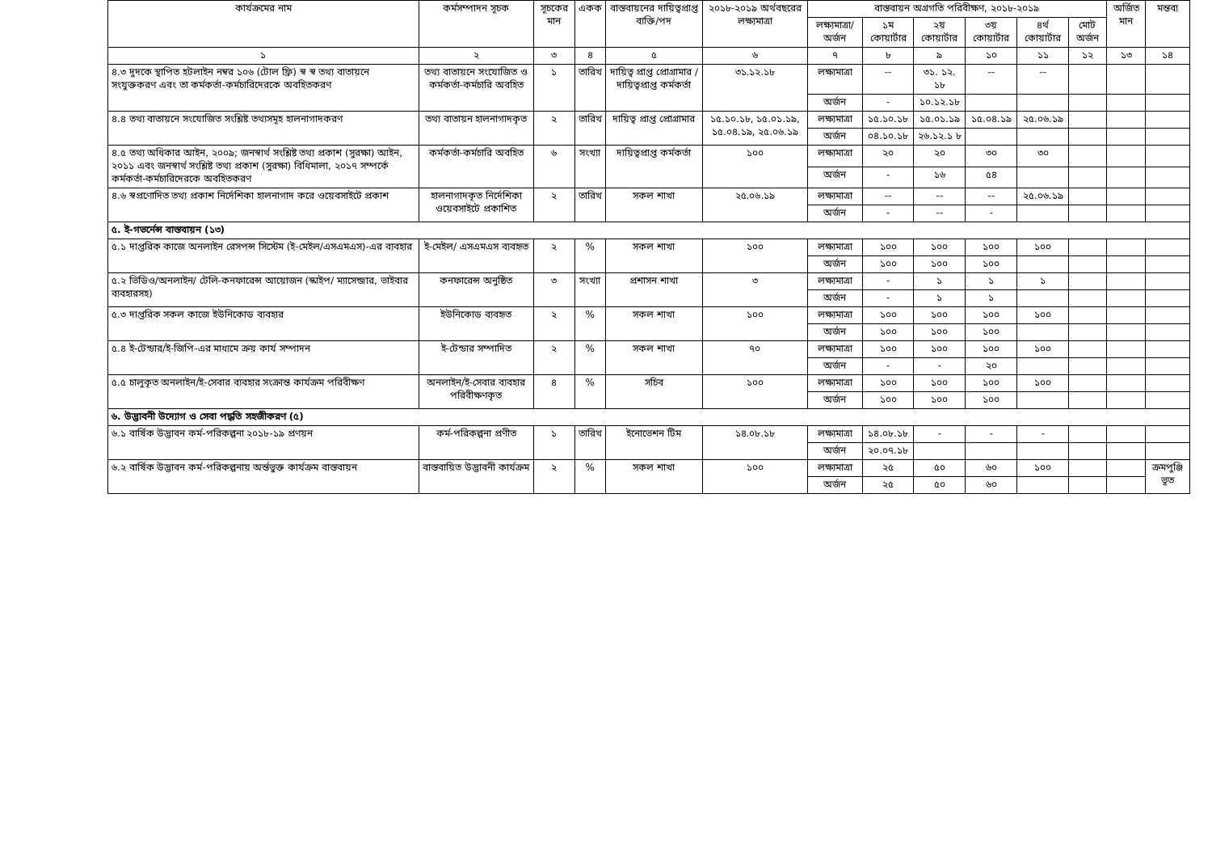| কার্যক্রমের নাম | কর্মসম্পাদন সূচক | সূচকের মান | একক | বাস্তবায়নের দায়িত্বপ্রাপ্ত ব্যক্তি/পদ | ২০১৮-২০১৯ অর্থবছরের লক্ষ্যমাত্রা | বাস্তবায়ন অগ্রগতি পরিবীক্ষণ, ২০১৮-২০১৯ | | | | | | অর্জিত মান | মন্তব্য |
| --- | --- | --- | --- | --- | --- | --- | --- | --- | --- | --- | --- | --- | --- |
| | | | | | | লক্ষ্যমাত্রা/ অর্জন | ১ম কোয়ার্টার | ২য় কোয়ার্টার | ৩য় কোয়ার্টার | ৪র্থ কোয়ার্টার | মোট অর্জন | | |
| ১ | ২ | ৩ | ৪ | ৫ | ৬ | ৭ | ৮ | ৯ | ১০ | ১১ | ১২ | ১৩ | ১৪ |
| ৪.৩ দুদকে স্থাপিত হটলাইন নম্বর ১০৬ (টোল ফ্রি) স্ব স্ব তথ্য বাতায়নে সংযুক্তকরণ এবং তা কর্মকর্তা-কর্মচারিদেরকে অবহিতকরণ | তথ্য বাতায়নে সংযোজিত ও কর্মকর্তা-কর্মচারি অবহিত | ১ | তারিখ | দায়িত্ব প্রাপ্ত প্রোগ্রামার / দায়িত্বপ্রাপ্ত কর্মকর্তা | ৩১.১২.১৮ | লক্ষ্যমাত্রা | -- | ৩১. ১২. ১৮ | -- | -- | | | |
| | | | | | | অর্জন | - | ১০.১২.১৮ | | | | | |
| ৪.৪ তথ্য বাতায়নে সংযোজিত সংশ্লিষ্ট তথ্যসমূহ হালনাগাদকরণ | তথ্য বাতায়ন হালনাগাদকৃত | ২ | তারিখ | দায়িত্ব প্রাপ্ত প্রোগ্রামার | ১৫.১০.১৮, ১৫.০১.১৯, ১৫.০৪.১৯, ২৫.০৬.১৯ | লক্ষ্যমাত্রা | ১৫.১০.১৮ | ১৫.০১.১৯ | ১৫.০৪.১৯ | ২৫.০৬.১৯ | | | |
| | | | | | | অর্জন | ০৪.১০.১৮ | ২৬.১২.১ ৮ | | | | | |
| ৪.৫ তথ্য অধিকার আইন, ২০০৯; জনস্বার্থ সংশ্লিষ্ট তথ্য প্রকাশ (সুরক্ষা) আইন, ২০১১ এবং জনস্বার্থ সংশ্লিষ্ট তথ্য প্রকাশ (সুরক্ষা) বিধিমালা, ২০১৭ সম্পর্কে কর্মকর্তা-কর্মচারিদেরকে অবহিতকরণ | কর্মকর্তা-কর্মচারি অবহিত | ৬ | সংখ্যা | দায়িত্বপ্রাপ্ত কর্মকর্তা | ১০০ | লক্ষ্যমাত্রা | ২০ | ২০ | ৩০ | ৩০ | | | |
| | | | | | | অর্জন | - | ১৬ | ৫৪ | | | | |
| ৪.৬ স্বপ্রণোদিত তথ্য প্রকাশ নির্দেশিকা হালনাগাদ করে ওয়েবসাইটে প্রকাশ | হালনাগাদকৃত নির্দেশিকা ওয়েবসাইটে প্রকাশিত | ২ | তারিখ | সকল শাখা | ২৫.০৬.১৯ | লক্ষ্যমাত্রা | -- | -- | -- | ২৫.০৬.১৯ | | | |
| | | | | | | অর্জন | - | -- | - | | | | |
| ৫. ই-গভর্নেন্স বাস্তবায়ন (১৩) | | | | | | | | | | | | | |
| ৫.১ দাপ্তরিক কাজে অনলাইন রেসপন্স সিস্টেম (ই-মেইল/এসএমএস)-এর ব্যবহার | ই-মেইল/ এসএমএস ব্যবহৃত | ২ | % | সকল শাখা | ১০০ | লক্ষ্যমাত্রা | ১০০ | ১০০ | ১০০ | ১০০ | | | |
| | | | | | | অর্জন | ১০০ | ১০০ | ১০০ | | | | |
| ৫.২ ভিডিও/অনলাইন/ টেলি-কনফারেন্স আয়োজন (স্কাইপ/ ম্যাসেন্জার, ভাইবার ব্যবহারসহ) | কনফারেন্স অনুষ্ঠিত | ৩ | সংখ্যা | প্রশাসন শাখা | ৩ | লক্ষ্যমাত্রা | - | ১ | ১ | ১ | | | |
| | | | | | | অর্জন | - | ১ | ১ | | | | |
| ৫.৩ দাপ্তরিক সকল কাজে ইউনিকোড ব্যবহার | ইউনিকোড ব্যবহৃত | ২ | % | সকল শাখা | ১০০ | লক্ষ্যমাত্রা | ১০০ | ১০০ | ১০০ | ১০০ | | | |
| | | | | | | অর্জন | ১০০ | ১০০ | ১০০ | | | | |
| ৫.৪ ই-টেন্ডার/ই-জিপি-এর মাধ্যমে ক্রয় কার্য সম্পাদন | ই-টেন্ডার সম্পাদিত | ২ | % | সকল শাখা | ৭০ | লক্ষ্যমাত্রা | ১০০ | ১০০ | ১০০ | ১০০ | | | |
| | | | | | | অর্জন | - | - | ২০ | | | | |
| ৫.৫ চালুকৃত অনলাইন/ই-সেবার ব্যবহার সংক্রান্ত কার্যক্রম পরিবীক্ষণ | অনলাইন/ই-সেবার ব্যবহার পরিবীক্ষণকৃত | ৪ | % | সচিব | ১০০ | লক্ষ্যমাত্রা | ১০০ | ১০০ | ১০০ | ১০০ | | | |
| | | | | | | অর্জন | ১০০ | ১০০ | ১০০ | | | | |
| ৬. উদ্ভাবনী উদ্যোগ ও সেবা পদ্ধতি সহজীকরণ (৫) | | | | | | | | | | | | | |
| ৬.১ বার্ষিক উদ্ভাবন কর্ম-পরিকল্পনা ২০১৮-১৯ প্রণয়ন | কর্ম-পরিকল্পনা প্রণীত | ১ | তারিখ | ইনোভেশন টিম | ১৪.০৮.১৮ | লক্ষ্যমাত্রা | ১৪.০৮.১৮ | - | - | - | | | |
| | | | | | | অর্জন | ২০.০৭.১৮ | | | | | | |
| ৬.২ বার্ষিক উদ্ভাবন কর্ম-পরিকল্পনায় অর্ন্তভুক্ত কার্যক্রম বাস্তবায়ন | বাস্তবায়িত উদ্ভাবনী কার্যক্রম | ২ | % | সকল শাখা | ১০০ | লক্ষ্যমাত্রা | ২৫ | ৫০ | ৬০ | ১০০ | | | ক্রমপুঞ্জি ভূত |
| | | | | | | অর্জন | ২৫ | ৫০ | ৬০ | | | | |